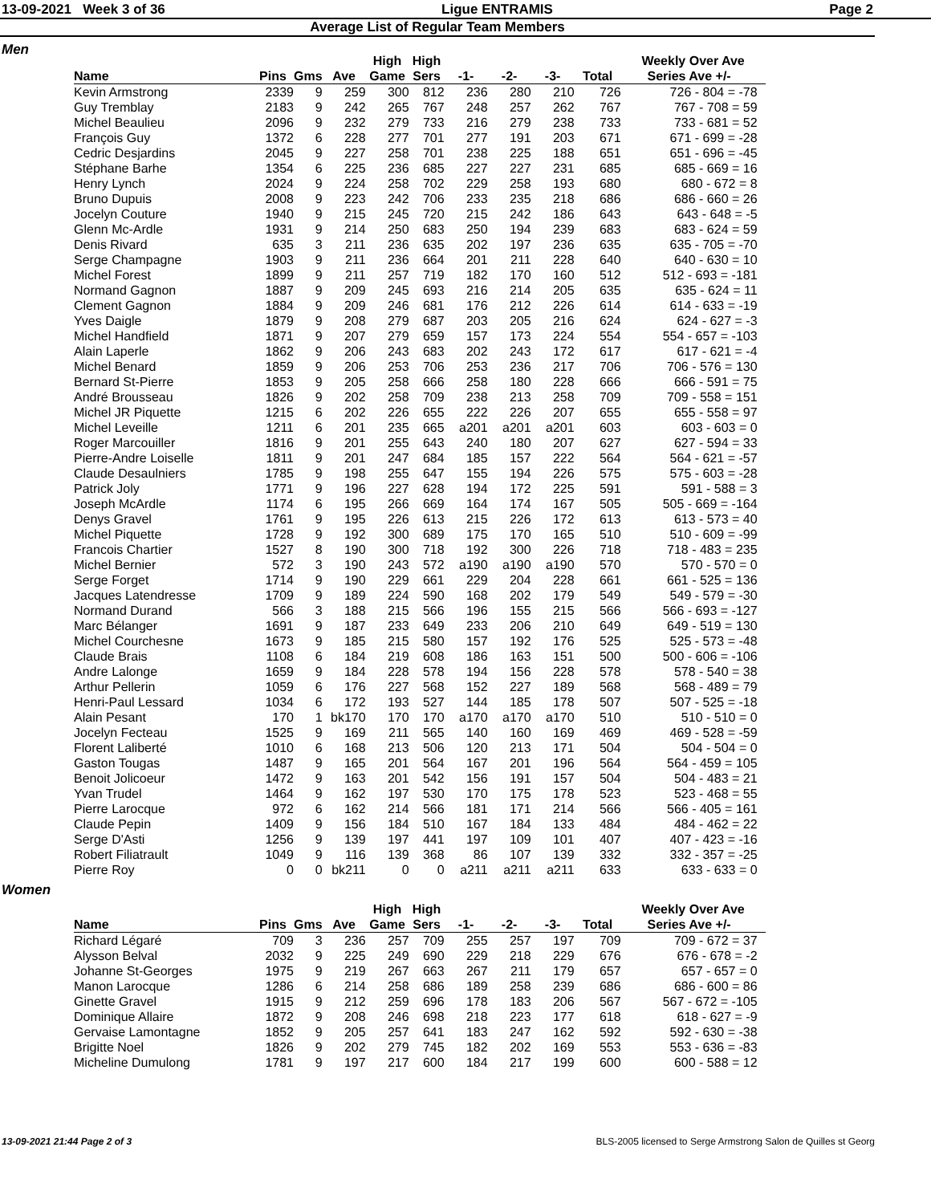13-09-2021 Week 3 of 36 Ligue ENTRAMIS Page 2
Average List of Regular Team Members
Men
| | | | | High | High | | | | | Weekly Over Ave |
| --- | --- | --- | --- | --- | --- | --- | --- | --- | --- | --- |
| Name | Pins | Gms | Ave | Game | Sers | -1- | -2- | -3- | Total | Series Ave +/- |
| Kevin Armstrong | 2339 | 9 | 259 | 300 | 812 | 236 | 280 | 210 | 726 | 726 - 804 = -78 |
| Guy Tremblay | 2183 | 9 | 242 | 265 | 767 | 248 | 257 | 262 | 767 | 767 - 708 = 59 |
| Michel Beaulieu | 2096 | 9 | 232 | 279 | 733 | 216 | 279 | 238 | 733 | 733 - 681 = 52 |
| François Guy | 1372 | 6 | 228 | 277 | 701 | 277 | 191 | 203 | 671 | 671 - 699 = -28 |
| Cedric Desjardins | 2045 | 9 | 227 | 258 | 701 | 238 | 225 | 188 | 651 | 651 - 696 = -45 |
| Stéphane Barhe | 1354 | 6 | 225 | 236 | 685 | 227 | 227 | 231 | 685 | 685 - 669 = 16 |
| Henry Lynch | 2024 | 9 | 224 | 258 | 702 | 229 | 258 | 193 | 680 | 680 - 672 = 8 |
| Bruno Dupuis | 2008 | 9 | 223 | 242 | 706 | 233 | 235 | 218 | 686 | 686 - 660 = 26 |
| Jocelyn Couture | 1940 | 9 | 215 | 245 | 720 | 215 | 242 | 186 | 643 | 643 - 648 = -5 |
| Glenn Mc-Ardle | 1931 | 9 | 214 | 250 | 683 | 250 | 194 | 239 | 683 | 683 - 624 = 59 |
| Denis Rivard | 635 | 3 | 211 | 236 | 635 | 202 | 197 | 236 | 635 | 635 - 705 = -70 |
| Serge Champagne | 1903 | 9 | 211 | 236 | 664 | 201 | 211 | 228 | 640 | 640 - 630 = 10 |
| Michel Forest | 1899 | 9 | 211 | 257 | 719 | 182 | 170 | 160 | 512 | 512 - 693 = -181 |
| Normand Gagnon | 1887 | 9 | 209 | 245 | 693 | 216 | 214 | 205 | 635 | 635 - 624 = 11 |
| Clement Gagnon | 1884 | 9 | 209 | 246 | 681 | 176 | 212 | 226 | 614 | 614 - 633 = -19 |
| Yves Daigle | 1879 | 9 | 208 | 279 | 687 | 203 | 205 | 216 | 624 | 624 - 627 = -3 |
| Michel Handfield | 1871 | 9 | 207 | 279 | 659 | 157 | 173 | 224 | 554 | 554 - 657 = -103 |
| Alain Laperle | 1862 | 9 | 206 | 243 | 683 | 202 | 243 | 172 | 617 | 617 - 621 = -4 |
| Michel Benard | 1859 | 9 | 206 | 253 | 706 | 253 | 236 | 217 | 706 | 706 - 576 = 130 |
| Bernard St-Pierre | 1853 | 9 | 205 | 258 | 666 | 258 | 180 | 228 | 666 | 666 - 591 = 75 |
| André Brousseau | 1826 | 9 | 202 | 258 | 709 | 238 | 213 | 258 | 709 | 709 - 558 = 151 |
| Michel JR Piquette | 1215 | 6 | 202 | 226 | 655 | 222 | 226 | 207 | 655 | 655 - 558 = 97 |
| Michel Leveille | 1211 | 6 | 201 | 235 | 665 | a201 | a201 | a201 | 603 | 603 - 603 = 0 |
| Roger Marcouiller | 1816 | 9 | 201 | 255 | 643 | 240 | 180 | 207 | 627 | 627 - 594 = 33 |
| Pierre-Andre Loiselle | 1811 | 9 | 201 | 247 | 684 | 185 | 157 | 222 | 564 | 564 - 621 = -57 |
| Claude Desaulniers | 1785 | 9 | 198 | 255 | 647 | 155 | 194 | 226 | 575 | 575 - 603 = -28 |
| Patrick Joly | 1771 | 9 | 196 | 227 | 628 | 194 | 172 | 225 | 591 | 591 - 588 = 3 |
| Joseph McArdle | 1174 | 6 | 195 | 266 | 669 | 164 | 174 | 167 | 505 | 505 - 669 = -164 |
| Denys Gravel | 1761 | 9 | 195 | 226 | 613 | 215 | 226 | 172 | 613 | 613 - 573 = 40 |
| Michel Piquette | 1728 | 9 | 192 | 300 | 689 | 175 | 170 | 165 | 510 | 510 - 609 = -99 |
| Francois Chartier | 1527 | 8 | 190 | 300 | 718 | 192 | 300 | 226 | 718 | 718 - 483 = 235 |
| Michel Bernier | 572 | 3 | 190 | 243 | 572 | a190 | a190 | a190 | 570 | 570 - 570 = 0 |
| Serge Forget | 1714 | 9 | 190 | 229 | 661 | 229 | 204 | 228 | 661 | 661 - 525 = 136 |
| Jacques Latendresse | 1709 | 9 | 189 | 224 | 590 | 168 | 202 | 179 | 549 | 549 - 579 = -30 |
| Normand Durand | 566 | 3 | 188 | 215 | 566 | 196 | 155 | 215 | 566 | 566 - 693 = -127 |
| Marc Bélanger | 1691 | 9 | 187 | 233 | 649 | 233 | 206 | 210 | 649 | 649 - 519 = 130 |
| Michel Courchesne | 1673 | 9 | 185 | 215 | 580 | 157 | 192 | 176 | 525 | 525 - 573 = -48 |
| Claude Brais | 1108 | 6 | 184 | 219 | 608 | 186 | 163 | 151 | 500 | 500 - 606 = -106 |
| Andre Lalonge | 1659 | 9 | 184 | 228 | 578 | 194 | 156 | 228 | 578 | 578 - 540 = 38 |
| Arthur Pellerin | 1059 | 6 | 176 | 227 | 568 | 152 | 227 | 189 | 568 | 568 - 489 = 79 |
| Henri-Paul Lessard | 1034 | 6 | 172 | 193 | 527 | 144 | 185 | 178 | 507 | 507 - 525 = -18 |
| Alain Pesant | 170 | 1 | bk170 | 170 | 170 | a170 | a170 | a170 | 510 | 510 - 510 = 0 |
| Jocelyn Fecteau | 1525 | 9 | 169 | 211 | 565 | 140 | 160 | 169 | 469 | 469 - 528 = -59 |
| Florent Laliberté | 1010 | 6 | 168 | 213 | 506 | 120 | 213 | 171 | 504 | 504 - 504 = 0 |
| Gaston Tougas | 1487 | 9 | 165 | 201 | 564 | 167 | 201 | 196 | 564 | 564 - 459 = 105 |
| Benoit Jolicoeur | 1472 | 9 | 163 | 201 | 542 | 156 | 191 | 157 | 504 | 504 - 483 = 21 |
| Yvan Trudel | 1464 | 9 | 162 | 197 | 530 | 170 | 175 | 178 | 523 | 523 - 468 = 55 |
| Pierre Larocque | 972 | 6 | 162 | 214 | 566 | 181 | 171 | 214 | 566 | 566 - 405 = 161 |
| Claude Pepin | 1409 | 9 | 156 | 184 | 510 | 167 | 184 | 133 | 484 | 484 - 462 = 22 |
| Serge D'Asti | 1256 | 9 | 139 | 197 | 441 | 197 | 109 | 101 | 407 | 407 - 423 = -16 |
| Robert Filiatrault | 1049 | 9 | 116 | 139 | 368 | 86 | 107 | 139 | 332 | 332 - 357 = -25 |
| Pierre Roy | 0 | 0 | bk211 | 0 | 0 | a211 | a211 | a211 | 633 | 633 - 633 = 0 |
Women
| | | | | High | High | | | | | Weekly Over Ave |
| --- | --- | --- | --- | --- | --- | --- | --- | --- | --- | --- |
| Name | Pins | Gms | Ave | Game | Sers | -1- | -2- | -3- | Total | Series Ave +/- |
| Richard Légaré | 709 | 3 | 236 | 257 | 709 | 255 | 257 | 197 | 709 | 709 - 672 = 37 |
| Alysson Belval | 2032 | 9 | 225 | 249 | 690 | 229 | 218 | 229 | 676 | 676 - 678 = -2 |
| Johanne St-Georges | 1975 | 9 | 219 | 267 | 663 | 267 | 211 | 179 | 657 | 657 - 657 = 0 |
| Manon Larocque | 1286 | 6 | 214 | 258 | 686 | 189 | 258 | 239 | 686 | 686 - 600 = 86 |
| Ginette Gravel | 1915 | 9 | 212 | 259 | 696 | 178 | 183 | 206 | 567 | 567 - 672 = -105 |
| Dominique Allaire | 1872 | 9 | 208 | 246 | 698 | 218 | 223 | 177 | 618 | 618 - 627 = -9 |
| Gervaise Lamontagne | 1852 | 9 | 205 | 257 | 641 | 183 | 247 | 162 | 592 | 592 - 630 = -38 |
| Brigitte Noel | 1826 | 9 | 202 | 279 | 745 | 182 | 202 | 169 | 553 | 553 - 636 = -83 |
| Micheline Dumulong | 1781 | 9 | 197 | 217 | 600 | 184 | 217 | 199 | 600 | 600 - 588 = 12 |
13-09-2021 21:44 Page 2 of 3 BLS-2005 licensed to Serge Armstrong Salon de Quilles st Georg